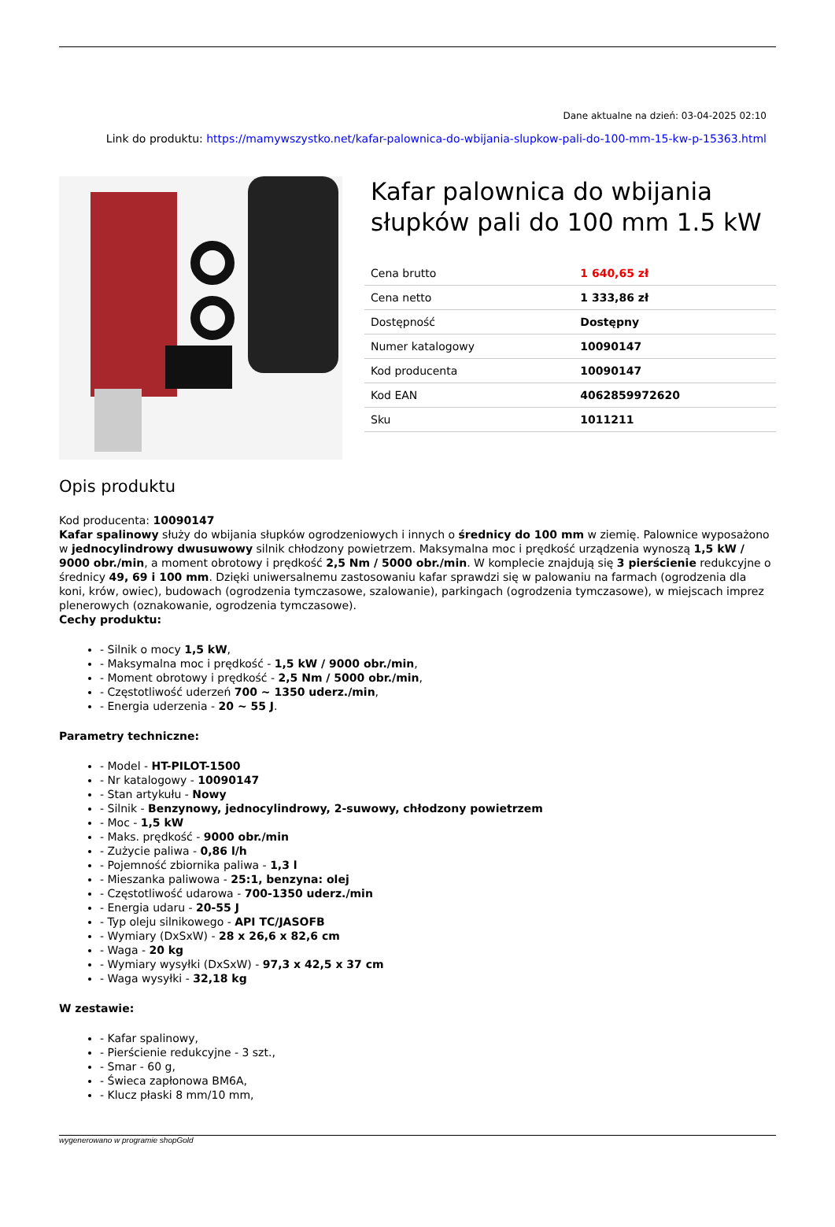Dane aktualne na dzień: 03-04-2025 02:10
Link do produktu: https://mamywszystko.net/kafar-palownica-do-wbijania-slupkow-pali-do-100-mm-15-kw-p-15363.html
Kafar palownica do wbijania słupków pali do 100 mm 1.5 kW
| Cena brutto | 1 640,65 zł |
| Cena netto | 1 333,86 zł |
| Dostępność | Dostępny |
| Numer katalogowy | 10090147 |
| Kod producenta | 10090147 |
| Kod EAN | 4062859972620 |
| Sku | 1011211 |
Opis produktu
Kod producenta: 10090147
Kafar spalinowy służy do wbijania słupków ogrodzeniowych i innych o średnicy do 100 mm w ziemię. Palownice wyposażono w jednocylindrowy dwusuwowy silnik chłodzony powietrzem. Maksymalna moc i prędkość urządzenia wynoszą 1,5 kW / 9000 obr./min, a moment obrotowy i prędkość 2,5 Nm / 5000 obr./min. W komplecie znajdują się 3 pierścienie redukcyjne o średnicy 49, 69 i 100 mm. Dzięki uniwersalnemu zastosowaniu kafar sprawdzi się w palowaniu na farmach (ogrodzenia dla koni, krów, owiec), budowach (ogrodzenia tymczasowe, szalowanie), parkingach (ogrodzenia tymczasowe), w miejscach imprez plenerowych (oznakowanie, ogrodzenia tymczasowe).
Cechy produktu:
- Silnik o mocy 1,5 kW,
- Maksymalna moc i prędkość - 1,5 kW / 9000 obr./min,
- Moment obrotowy i prędkość - 2,5 Nm / 5000 obr./min,
- Częstotliwość uderzeń 700 ~ 1350 uderz./min,
- Energia uderzenia - 20 ~ 55 J.
Parametry techniczne:
- Model - HT-PILOT-1500
- Nr katalogowy - 10090147
- Stan artykułu - Nowy
- Silnik - Benzynowy, jednocylindrowy, 2-suwowy, chłodzony powietrzem
- Moc - 1,5 kW
- Maks. prędkość - 9000 obr./min
- Zużycie paliwa - 0,86 l/h
- Pojemność zbiornika paliwa - 1,3 l
- Mieszanka paliwowa - 25:1, benzyna: olej
- Częstotliwość udarowa - 700-1350 uderz./min
- Energia udaru - 20-55 J
- Typ oleju silnikowego - API TC/JASOFB
- Wymiary (DxSxW) - 28 x 26,6 x 82,6 cm
- Waga - 20 kg
- Wymiary wysyłki (DxSxW) - 97,3 x 42,5 x 37 cm
- Waga wysyłki - 32,18 kg
W zestawie:
- Kafar spalinowy,
- Pierścienie redukcyjne - 3 szt.,
- Smar - 60 g,
- Świeca zapłonowa BM6A,
- Klucz płaski 8 mm/10 mm,
wygenerowano w programie shopGold